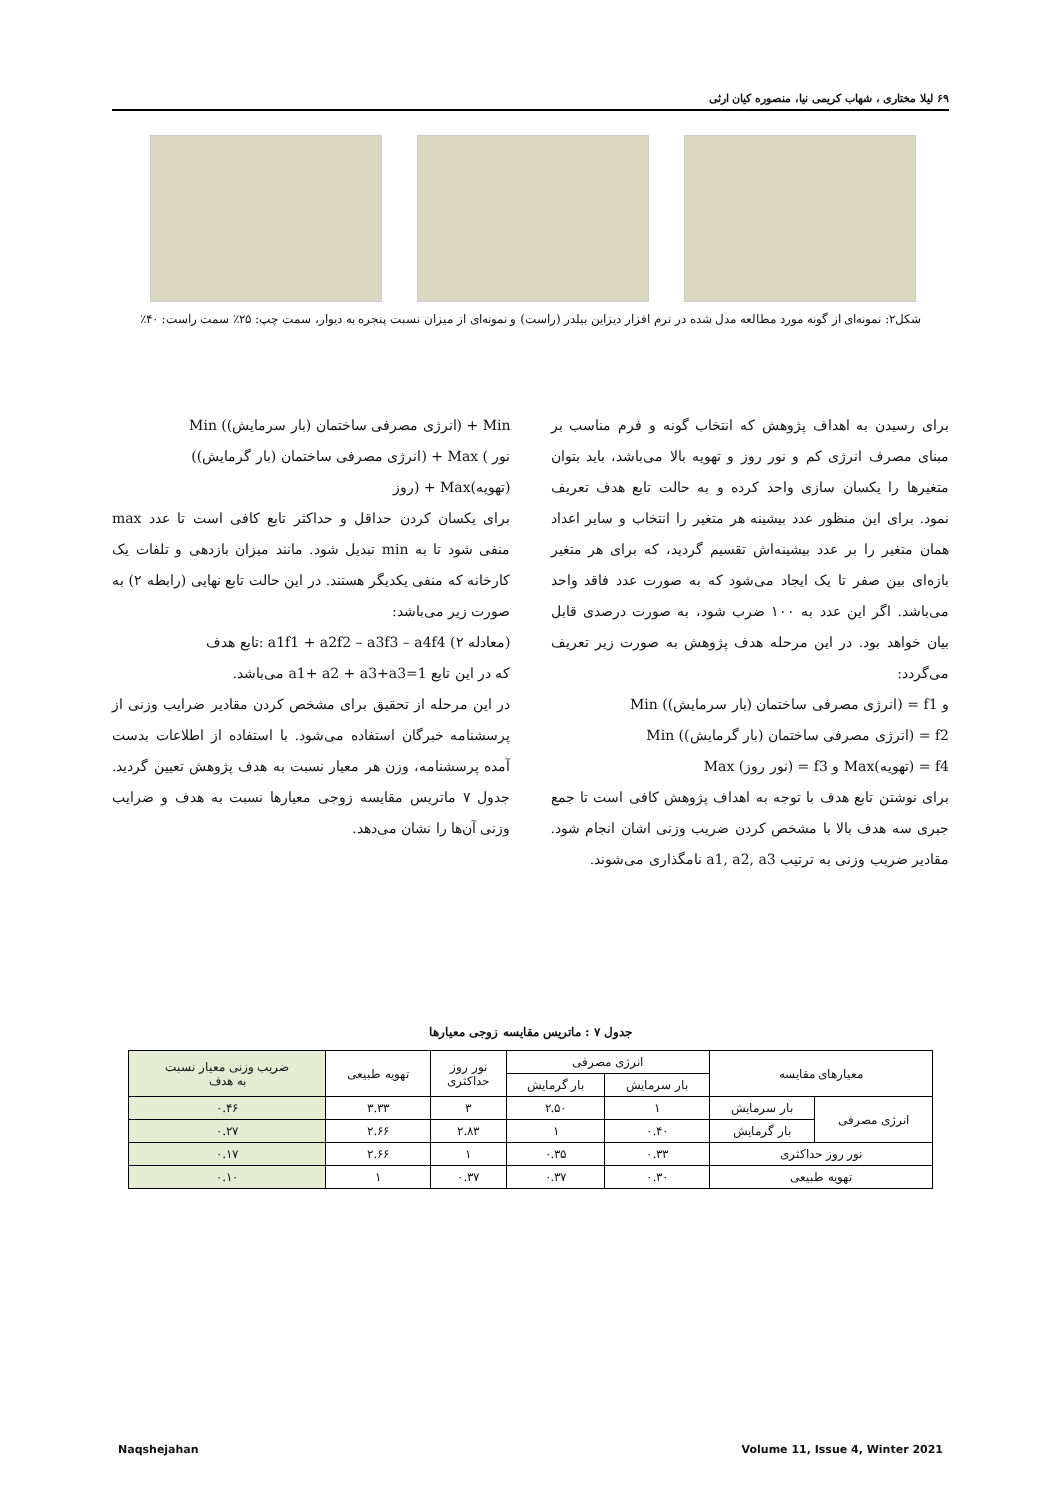۶۹ لیلا مختاری ، شهاب کریمی نیا، منصوره کیان ارثی
شکل۲: نمونه‌ای از گونه مورد مطالعه مدل شده در نرم افزار دیزاین بیلدر (راست) و نمونه‌ای از میزان نسبت پنجره به دیوار، سمت چپ: ۲۵٪ سمت راست: ۴۰٪
برای رسیدن به اهداف پژوهش که انتخاب گونه و فرم مناسب بر مبنای مصرف انرژی کم و نور روز و تهویه بالا می‌باشد، باید بتوان متغیرها را یکسان سازی واحد کرده و به حالت تابع هدف تعریف نمود. برای این منظور عدد بیشینه هر متغیر را انتخاب و سایر اعداد همان متغیر را بر عدد بیشینه‌اش تقسیم گردید، که برای هر متغیر بازه‌ای بین صفر تا یک ایجاد می‌شود که به صورت عدد فاقد واحد می‌باشد. اگر این عدد به ۱۰۰ ضرب شود، به صورت درصدی قابل بیان خواهد بود. در این مرحله هدف پژوهش به صورت زیر تعریف می‌گردد:
و f1 = (انرژی مصرفی ساختمان (بار سرمایش)) Min
f2 = (انرژی مصرفی ساختمان (بار گرمایش)) Min
f4 = (تهویه)Max و f3 = (نور روز) Max
برای نوشتن تابع هدف با توجه به اهداف پژوهش کافی است تا جمع جبری سه هدف بالا با مشخص کردن ضریب وزنی اشان انجام شود. مقادیر ضریب وزنی به ترتیب a1, a2, a3 نامگذاری می‌شوند.
Min + (انرژی مصرفی ساختمان (بار سرمایش)) Min
نور ) Max + (انرژی مصرفی ساختمان (بار گرمایش))
(تهویه)Max + (روز
برای یکسان کردن حداقل و حداکثر تابع کافی است تا عدد max منفی شود تا به min تبدیل شود. مانند میزان بازدهی و تلفات یک کارخانه که منفی یکدیگر هستند. در این حالت تابع نهایی (رابطه ۲) به صورت زیر می‌باشد:
(معادله ۲) a1f1 + a2f2 – a3f3 – a4f4 :تابع هدف
که در این تابع a1+ a2 + a3+a3=1 می‌باشد.
در این مرحله از تحقیق برای مشخص کردن مقادیر ضرایب وزنی از پرسشنامه خبرگان استفاده می‌شود. با استفاده از اطلاعات بدست آمده پرسشنامه، وزن هر معیار نسبت به هدف پژوهش تعیین گردید. جدول ۷ ماتریس مقایسه زوجی معیارها نسبت به هدف و ضرایب وزنی آن‌ها را نشان می‌دهد.
جدول ۷ : ماتریس مقایسه زوجی معیارها
| معیارهای مقایسه | | انرژی مصرفی | | نور روز حداکثری | تهویه طبیعی | ضریب وزنی معیار نسبت به هدف |
| --- | --- | --- | --- | --- | --- | --- |
| | | بار سرمایش | بار گرمایش | | | |
| انرژی مصرفی | بار سرمایش | ۱ | ۲.۵۰ | ۳ | ۳.۳۳ | ۰.۴۶ |
| | بار گرمایش | ۰.۴۰ | ۱ | ۲.۸۳ | ۲.۶۶ | ۰.۲۷ |
| نور روز حداکثری | | ۰.۳۳ | ۰.۳۵ | ۱ | ۲.۶۶ | ۰.۱۷ |
| تهویه طبیعی | | ۰.۳۰ | ۰.۳۷ | ۰.۳۷ | ۱ | ۰.۱۰ |
Naqshejahan Volume 11, Issue 4, Winter 2021